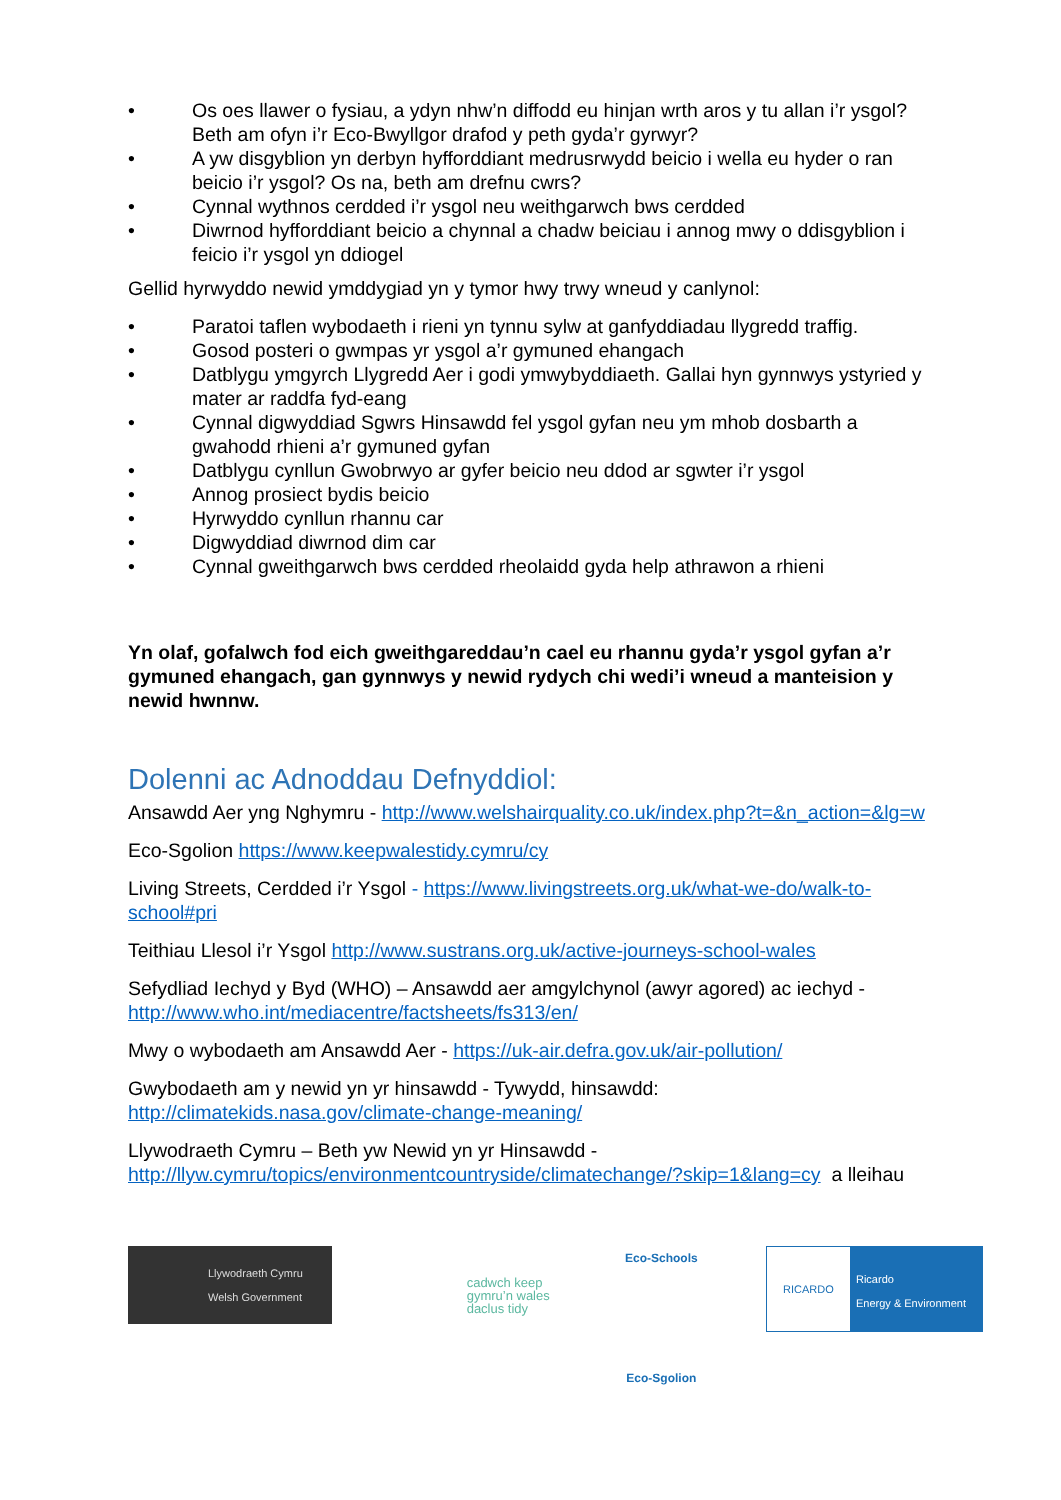• Os oes llawer o fysiau, a ydyn nhw’n diffodd eu hinjan wrth aros y tu allan i’r ysgol? Beth am ofyn i’r Eco-Bwyllgor drafod y peth gyda’r gyrwyr?
• A yw disgyblion yn derbyn hyfforddiant medrusrwydd beicio i wella eu hyder o ran beicio i’r ysgol? Os na, beth am drefnu cwrs?
• Cynnal wythnos cerdded i’r ysgol neu weithgarwch bws cerdded
• Diwrnod hyfforddiant beicio a chynnal a chadw beiciau i annog mwy o ddisgyblion i feicio i’r ysgol yn ddiogel
Gellid hyrwyddo newid ymddygiad yn y tymor hwy trwy wneud y canlynol:
• Paratoi taflen wybodaeth i rieni yn tynnu sylw at ganfyddiadau llygredd traffig.
• Gosod posteri o gwmpas yr ysgol a’r gymuned ehangach
• Datblygu ymgyrch Llygredd Aer i godi ymwybyddiaeth. Gallai hyn gynnwys ystyried y mater ar raddfa fyd-eang
• Cynnal digwyddiad Sgwrs Hinsawdd fel ysgol gyfan neu ym mhob dosbarth a gwahodd rhieni a’r gymuned gyfan
• Datblygu cynllun Gwobrwyo ar gyfer beicio neu ddod ar sgwter i’r ysgol
• Annog prosiect bydis beicio
• Hyrwyddo cynllun rhannu car
• Digwyddiad diwrnod dim car
• Cynnal gweithgarwch bws cerdded rheolaidd gyda help athrawon a rhieni
Yn olaf, gofalwch fod eich gweithgareddau’n cael eu rhannu gyda’r ysgol gyfan a’r gymuned ehangach, gan gynnwys y newid rydych chi wedi’i wneud a manteision y newid hwnnw.
Dolenni ac Adnoddau Defnyddiol:
Ansawdd Aer yng Nghymru - http://www.welshairquality.co.uk/index.php?t=&n_action=&lg=w
Eco-Sgolion https://www.keepwalestidy.cymru/cy
Living Streets, Cerdded i’r Ysgol - https://www.livingstreets.org.uk/what-we-do/walk-to-school#pri
Teithiau Llesol i’r Ysgol http://www.sustrans.org.uk/active-journeys-school-wales
Sefydliad Iechyd y Byd (WHO) – Ansawdd aer amgylchynol (awyr agored) ac iechyd - http://www.who.int/mediacentre/factsheets/fs313/en/
Mwy o wybodaeth am Ansawdd Aer - https://uk-air.defra.gov.uk/air-pollution/
Gwybodaeth am y newid yn yr hinsawdd - Tywydd, hinsawdd: http://climatekids.nasa.gov/climate-change-meaning/
Llywodraeth Cymru – Beth yw Newid yn yr Hinsawdd - http://llyw.cymru/topics/environmentcountryside/climatechange/?skip=1&lang=cy a lleihau
Llywodraeth Cymru
Welsh Government
cadwch keep
gymru’n wales
daclus tidy
Eco-Schools
Eco-Sgolion
RICARDO
Ricardo
Energy & Environment